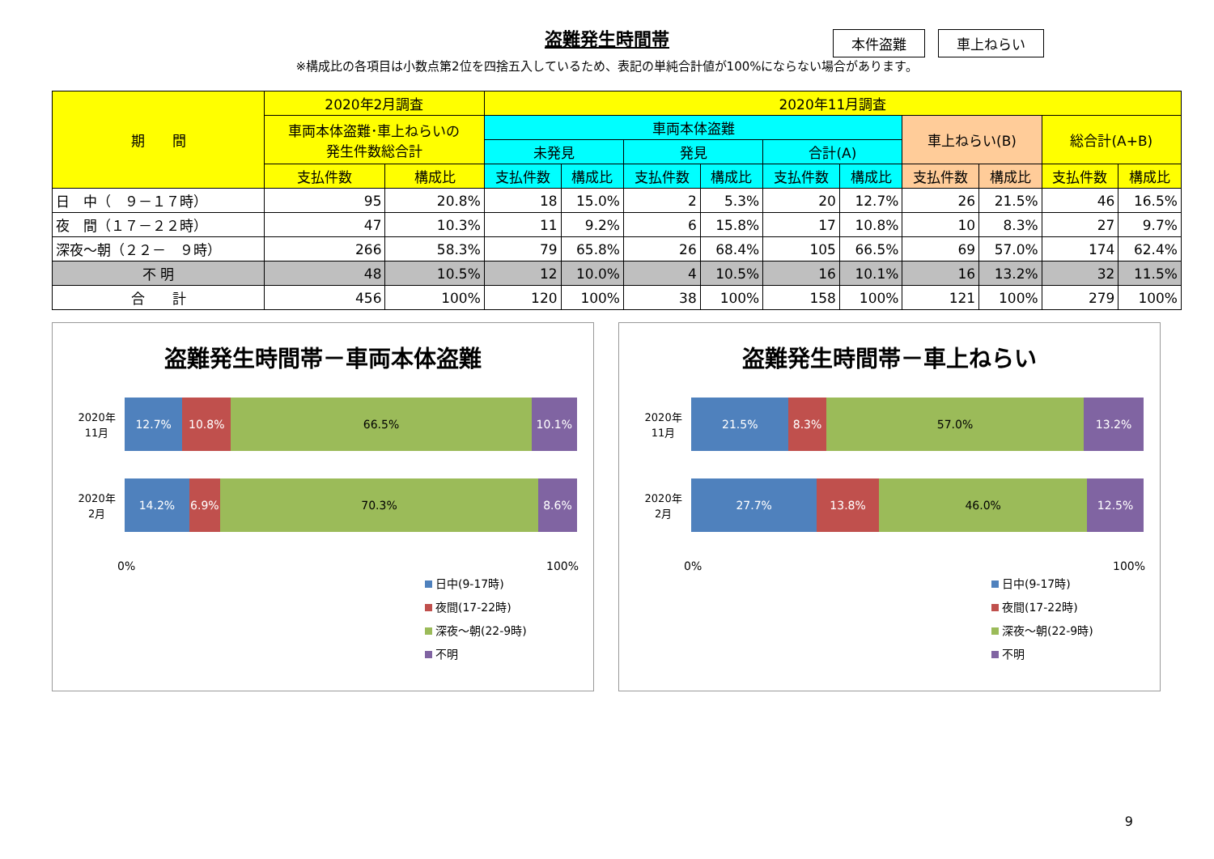盗難発生時間帯 本件盗難 車上ねらい
※構成比の各項目は小数点第2位を四捨五入しているため、表記の単純合計値が100%にならない場合があります。
| 期 間 | 2020年2月調査 | | 2020年11月調査 | | | | | | | | | |
| --- | --- | --- | --- | --- | --- | --- | --- | --- | --- | --- | --- | --- |
| | 車両本体盗難･車上ねらいの 発生件数総合計 | | 車両本体盗難 | | | | | | 車上ねらい(B) | | 総合計(A+B) | |
| | | | 未発見 | | 発見 | | 合計(A) | | | | | |
| | 支払件数 | 構成比 | 支払件数 | 構成比 | 支払件数 | 構成比 | 支払件数 | 構成比 | 支払件数 | 構成比 | 支払件数 | 構成比 |
| 日 中（ ９－１７時） | 95 | 20.8% | 18 | 15.0% | 2 | 5.3% | 20 | 12.7% | 26 | 21.5% | 46 | 16.5% |
| 夜 間（１７－２２時） | 47 | 10.3% | 11 | 9.2% | 6 | 15.8% | 17 | 10.8% | 10 | 8.3% | 27 | 9.7% |
| 深夜～朝（２２－ ９時） | 266 | 58.3% | 79 | 65.8% | 26 | 68.4% | 105 | 66.5% | 69 | 57.0% | 174 | 62.4% |
| 不 明 | 48 | 10.5% | 12 | 10.0% | 4 | 10.5% | 16 | 10.1% | 16 | 13.2% | 32 | 11.5% |
| 合 計 | 456 | 100% | 120 | 100% | 38 | 100% | 158 | 100% | 121 | 100% | 279 | 100% |
盗難発生時間帯－車両本体盗難
2020年
11月
12.7% 10.8% 66.5% 10.1%
2020年
2月
14.2% 6.9% 70.3% 8.6%
0% 100%
日中(9-17時)
夜間(17-22時)
深夜～朝(22-9時)
不明
盗難発生時間帯－車上ねらい
2020年
11月
21.5% 8.3% 57.0% 13.2%
2020年
2月
27.7% 13.8% 46.0% 12.5%
0% 100%
日中(9-17時)
夜間(17-22時)
深夜～朝(22-9時)
不明
9